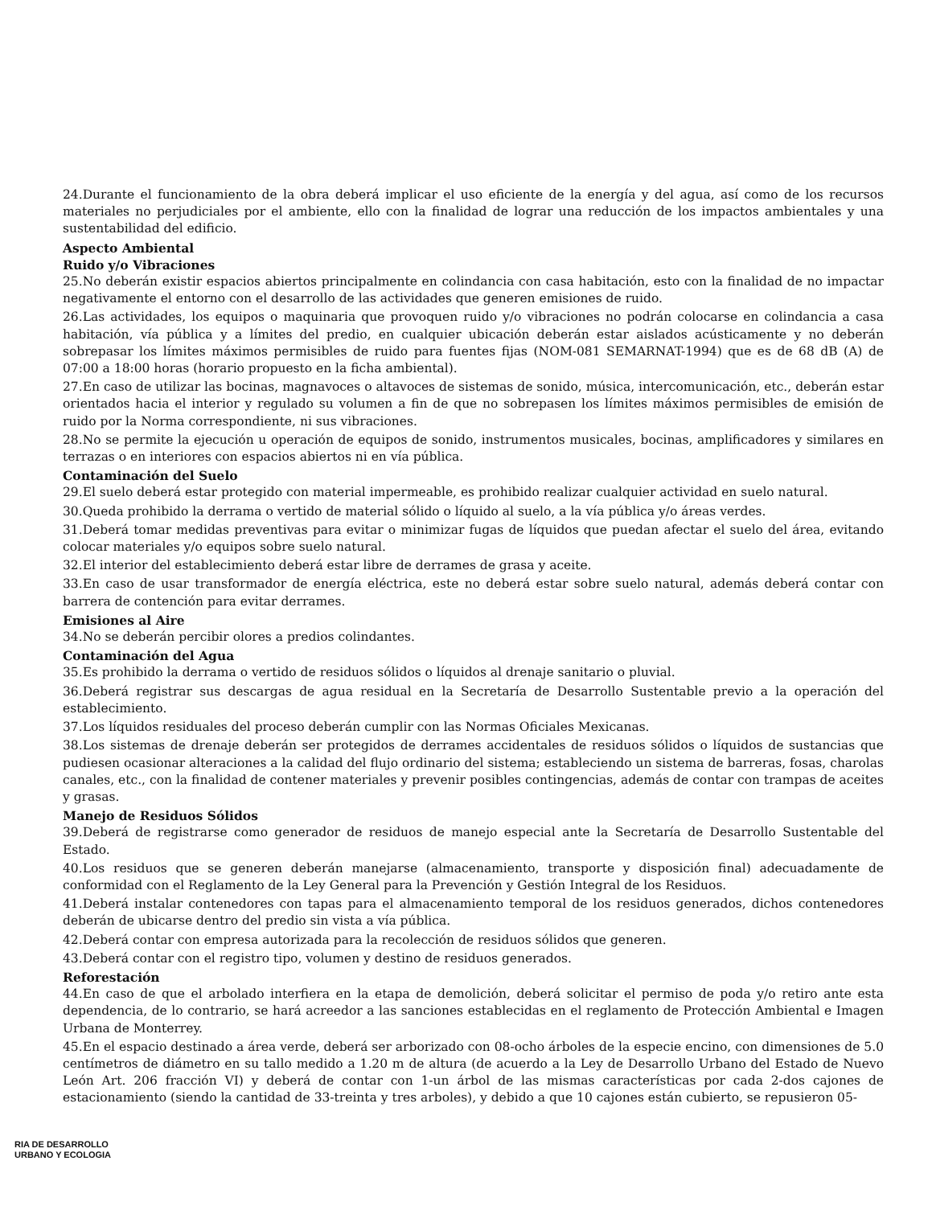24.Durante el funcionamiento de la obra deberá implicar el uso eficiente de la energía y del agua, así como de los recursos materiales no perjudiciales por el ambiente, ello con la finalidad de lograr una reducción de los impactos ambientales y una sustentabilidad del edificio.
Aspecto Ambiental
Ruido y/o Vibraciones
25.No deberán existir espacios abiertos principalmente en colindancia con casa habitación, esto con la finalidad de no impactar negativamente el entorno con el desarrollo de las actividades que generen emisiones de ruido.
26.Las actividades, los equipos o maquinaria que provoquen ruido y/o vibraciones no podrán colocarse en colindancia a casa habitación, vía pública y a límites del predio, en cualquier ubicación deberán estar aislados acústicamente y no deberán sobrepasar los límites máximos permisibles de ruido para fuentes fijas (NOM-081 SEMARNAT-1994) que es de 68 dB (A) de 07:00 a 18:00 horas (horario propuesto en la ficha ambiental).
27.En caso de utilizar las bocinas, magnavoces o altavoces de sistemas de sonido, música, intercomunicación, etc., deberán estar orientados hacia el interior y regulado su volumen a fin de que no sobrepasen los límites máximos permisibles de emisión de ruido por la Norma correspondiente, ni sus vibraciones.
28.No se permite la ejecución u operación de equipos de sonido, instrumentos musicales, bocinas, amplificadores y similares en terrazas o en interiores con espacios abiertos ni en vía pública.
Contaminación del Suelo
29.El suelo deberá estar protegido con material impermeable, es prohibido realizar cualquier actividad en suelo natural.
30.Queda prohibido la derrama o vertido de material sólido o líquido al suelo, a la vía pública y/o áreas verdes.
31.Deberá tomar medidas preventivas para evitar o minimizar fugas de líquidos que puedan afectar el suelo del área, evitando colocar materiales y/o equipos sobre suelo natural.
32.El interior del establecimiento deberá estar libre de derrames de grasa y aceite.
33.En caso de usar transformador de energía eléctrica, este no deberá estar sobre suelo natural, además deberá contar con barrera de contención para evitar derrames.
Emisiones al Aire
34.No se deberán percibir olores a predios colindantes.
Contaminación del Agua
35.Es prohibido la derrama o vertido de residuos sólidos o líquidos al drenaje sanitario o pluvial.
36.Deberá registrar sus descargas de agua residual en la Secretaría de Desarrollo Sustentable previo a la operación del establecimiento.
37.Los líquidos residuales del proceso deberán cumplir con las Normas Oficiales Mexicanas.
38.Los sistemas de drenaje deberán ser protegidos de derrames accidentales de residuos sólidos o líquidos de sustancias que pudiesen ocasionar alteraciones a la calidad del flujo ordinario del sistema; estableciendo un sistema de barreras, fosas, charolas canales, etc., con la finalidad de contener materiales y prevenir posibles contingencias, además de contar con trampas de aceites y grasas.
Manejo de Residuos Sólidos
39.Deberá de registrarse como generador de residuos de manejo especial ante la Secretaría de Desarrollo Sustentable del Estado.
40.Los residuos que se generen deberán manejarse (almacenamiento, transporte y disposición final) adecuadamente de conformidad con el Reglamento de la Ley General para la Prevención y Gestión Integral de los Residuos.
41.Deberá instalar contenedores con tapas para el almacenamiento temporal de los residuos generados, dichos contenedores deberán de ubicarse dentro del predio sin vista a vía pública.
42.Deberá contar con empresa autorizada para la recolección de residuos sólidos que generen.
43.Deberá contar con el registro tipo, volumen y destino de residuos generados.
Reforestación
44.En caso de que el arbolado interfiera en la etapa de demolición, deberá solicitar el permiso de poda y/o retiro ante esta dependencia, de lo contrario, se hará acreedor a las sanciones establecidas en el reglamento de Protección Ambiental e Imagen Urbana de Monterrey.
45.En el espacio destinado a área verde, deberá ser arborizado con 08-ocho árboles de la especie encino, con dimensiones de 5.0 centímetros de diámetro en su tallo medido a 1.20 m de altura (de acuerdo a la Ley de Desarrollo Urbano del Estado de Nuevo León Art. 206 fracción VI) y deberá de contar con 1-un árbol de las mismas características por cada 2-dos cajones de estacionamiento (siendo la cantidad de 33-treinta y tres arboles), y debido a que 10 cajones están cubierto, se repusieron 05-
RIA DE DESARROLLO
URBANO Y ECOLOGIA